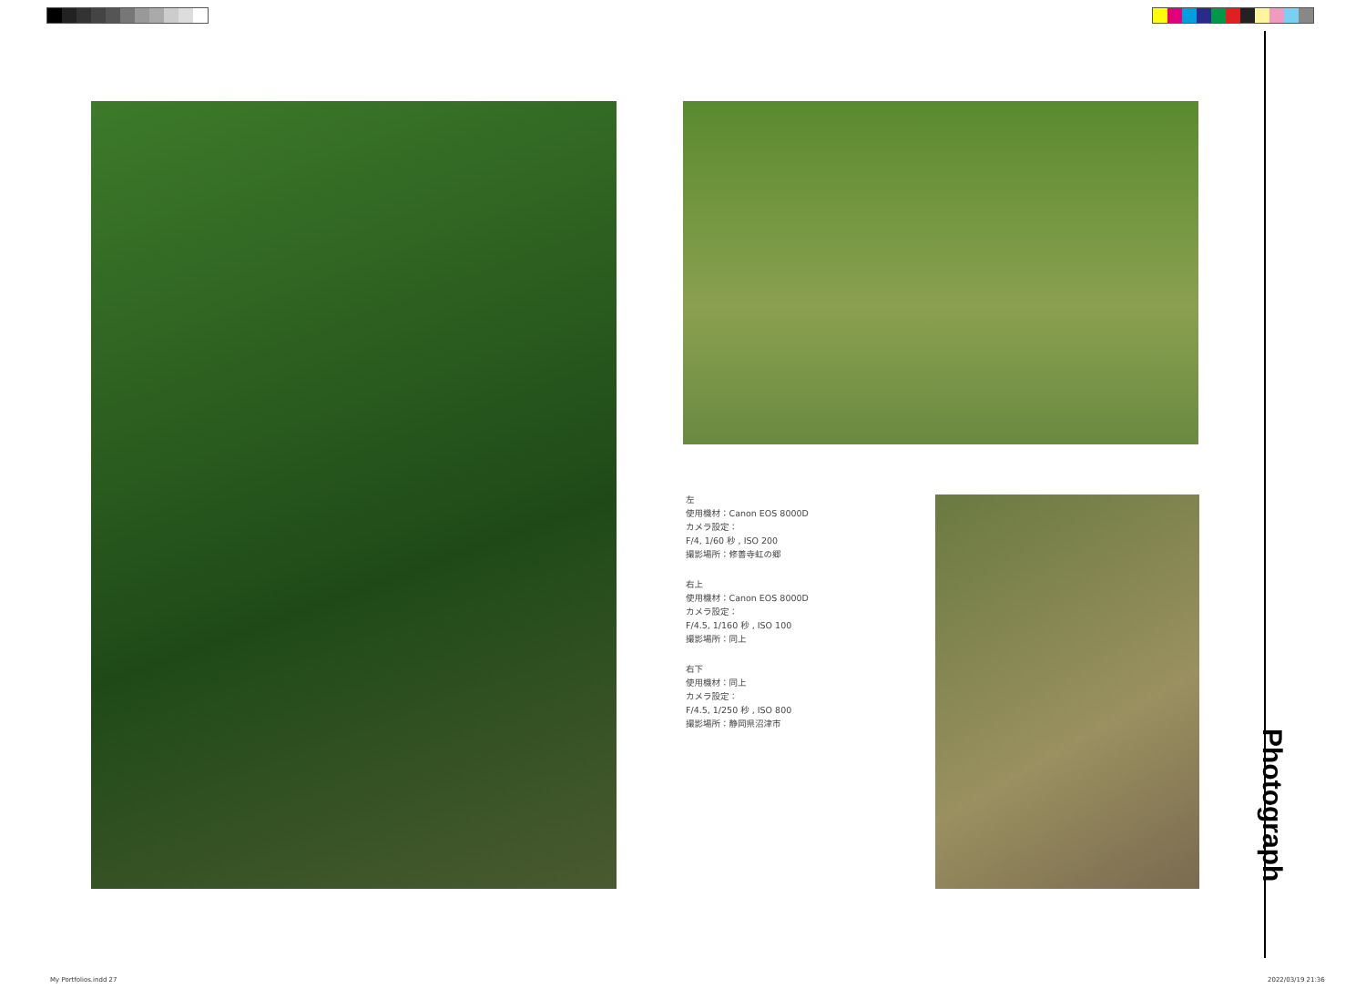左
使用機材：Canon EOS 8000D
カメラ設定：
F/4, 1/60 秒 , ISO 200
撮影場所：修善寺虹の郷
右上
使用機材：Canon EOS 8000D
カメラ設定：
F/4.5, 1/160 秒 , ISO 100
撮影場所：同上
右下
使用機材：同上
カメラ設定：
F/4.5, 1/250 秒 , ISO 800
撮影場所：静岡県沼津市
Photograph
My Portfolios.indd 27 2022/03/19 21:36